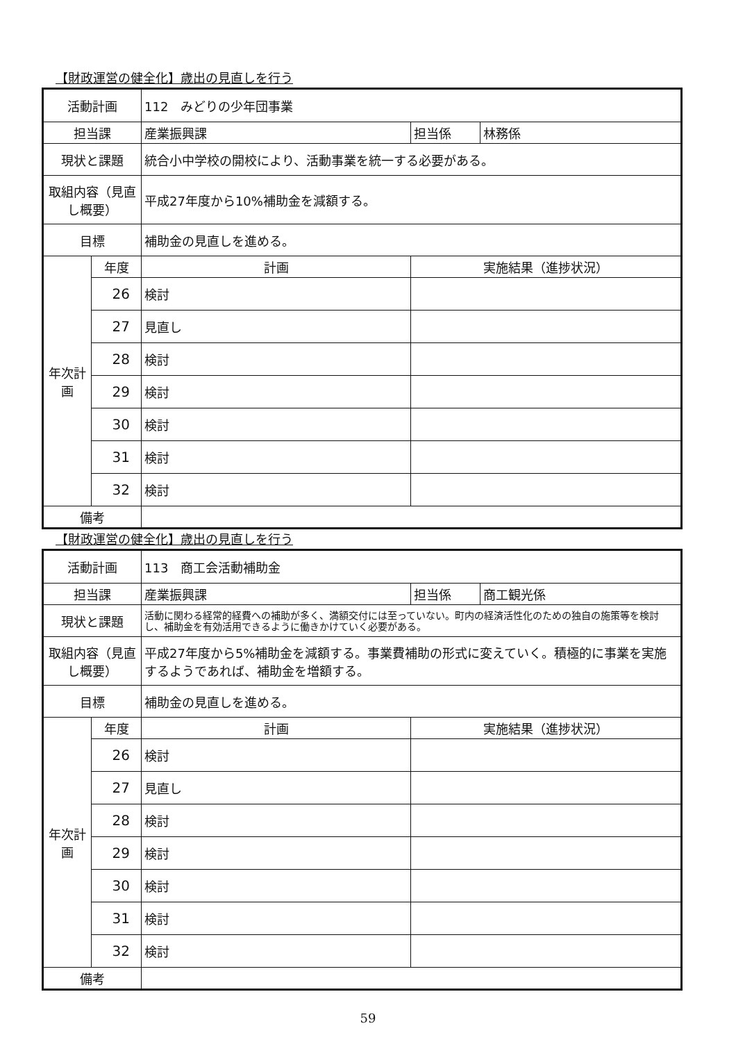【財政運営の健全化】歳出の見直しを行う
| 活動計画 | | 112 みどりの少年団事業 | | |
| 担当課 | | 産業振興課 | 担当係 | 林務係 |
| 現状と課題 | | 統合小中学校の開校により、活動事業を統一する必要がある。 | | |
| 取組内容（見直し概要） | | 平成27年度から10%補助金を減額する。 | | |
| 目標 | | 補助金の見直しを進める。 | | |
| 年次計画 | 年度 | 計画 | 実施結果（進捗状況） | |
| | 26 | 検討 | | |
| | 27 | 見直し | | |
| | 28 | 検討 | | |
| | 29 | 検討 | | |
| | 30 | 検討 | | |
| | 31 | 検討 | | |
| | 32 | 検討 | | |
| 備考 | | | | |
【財政運営の健全化】歳出の見直しを行う
| 活動計画 | | 113 商工会活動補助金 | | |
| 担当課 | | 産業振興課 | 担当係 | 商工観光係 |
| 現状と課題 | | 活動に関わる経常的経費への補助が多く、満額交付には至っていない。町内の経済活性化のための独自の施策等を検討し、補助金を有効活用できるように働きかけていく必要がある。 | | |
| 取組内容（見直し概要） | | 平成27年度から5%補助金を減額する。事業費補助の形式に変えていく。積極的に事業を実施するようであれば、補助金を増額する。 | | |
| 目標 | | 補助金の見直しを進める。 | | |
| 年次計画 | 年度 | 計画 | 実施結果（進捗状況） | |
| | 26 | 検討 | | |
| | 27 | 見直し | | |
| | 28 | 検討 | | |
| | 29 | 検討 | | |
| | 30 | 検討 | | |
| | 31 | 検討 | | |
| | 32 | 検討 | | |
| 備考 | | | | |
59